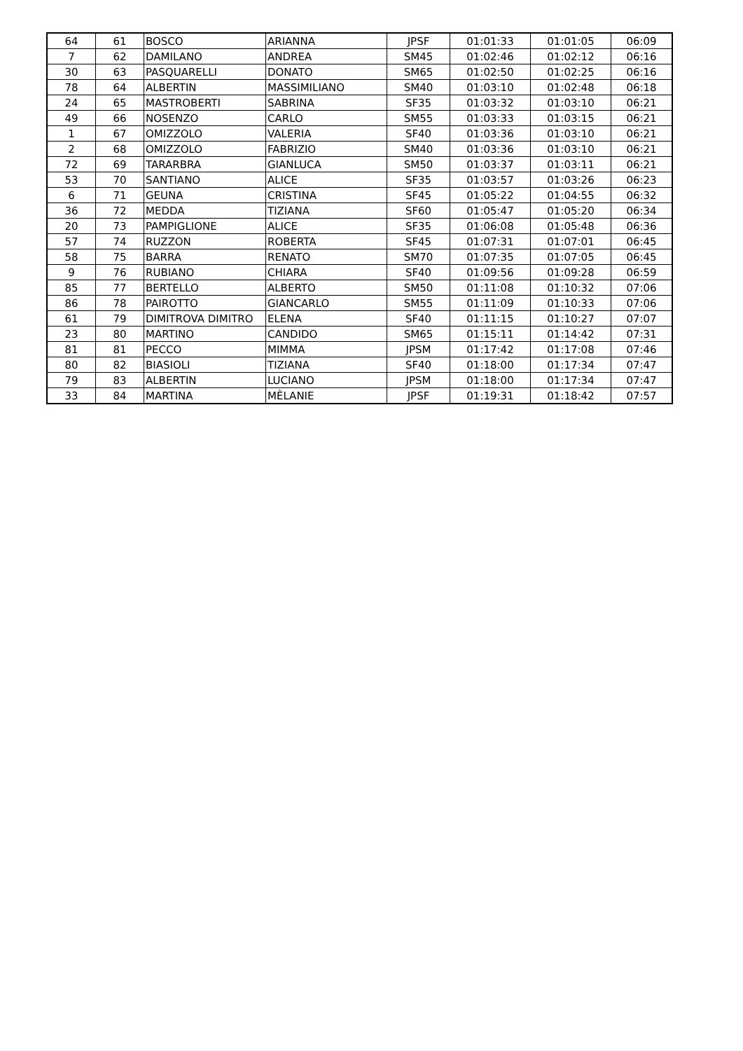| 64 | 61 | BOSCO | ARIANNA | JPSF | 01:01:33 | 01:01:05 | 06:09 |
| 7 | 62 | DAMILANO | ANDREA | SM45 | 01:02:46 | 01:02:12 | 06:16 |
| 30 | 63 | PASQUARELLI | DONATO | SM65 | 01:02:50 | 01:02:25 | 06:16 |
| 78 | 64 | ALBERTIN | MASSIMILIANO | SM40 | 01:03:10 | 01:02:48 | 06:18 |
| 24 | 65 | MASTROBERTI | SABRINA | SF35 | 01:03:32 | 01:03:10 | 06:21 |
| 49 | 66 | NOSENZO | CARLO | SM55 | 01:03:33 | 01:03:15 | 06:21 |
| 1 | 67 | OMIZZOLO | VALERIA | SF40 | 01:03:36 | 01:03:10 | 06:21 |
| 2 | 68 | OMIZZOLO | FABRIZIO | SM40 | 01:03:36 | 01:03:10 | 06:21 |
| 72 | 69 | TARARBRA | GIANLUCA | SM50 | 01:03:37 | 01:03:11 | 06:21 |
| 53 | 70 | SANTIANO | ALICE | SF35 | 01:03:57 | 01:03:26 | 06:23 |
| 6 | 71 | GEUNA | CRISTINA | SF45 | 01:05:22 | 01:04:55 | 06:32 |
| 36 | 72 | MEDDA | TIZIANA | SF60 | 01:05:47 | 01:05:20 | 06:34 |
| 20 | 73 | PAMPIGLIONE | ALICE | SF35 | 01:06:08 | 01:05:48 | 06:36 |
| 57 | 74 | RUZZON | ROBERTA | SF45 | 01:07:31 | 01:07:01 | 06:45 |
| 58 | 75 | BARRA | RENATO | SM70 | 01:07:35 | 01:07:05 | 06:45 |
| 9 | 76 | RUBIANO | CHIARA | SF40 | 01:09:56 | 01:09:28 | 06:59 |
| 85 | 77 | BERTELLO | ALBERTO | SM50 | 01:11:08 | 01:10:32 | 07:06 |
| 86 | 78 | PAIROTTO | GIANCARLO | SM55 | 01:11:09 | 01:10:33 | 07:06 |
| 61 | 79 | DIMITROVA DIMITRO | ELENA | SF40 | 01:11:15 | 01:10:27 | 07:07 |
| 23 | 80 | MARTINO | CANDIDO | SM65 | 01:15:11 | 01:14:42 | 07:31 |
| 81 | 81 | PECCO | MIMMA | JPSM | 01:17:42 | 01:17:08 | 07:46 |
| 80 | 82 | BIASIOLI | TIZIANA | SF40 | 01:18:00 | 01:17:34 | 07:47 |
| 79 | 83 | ALBERTIN | LUCIANO | JPSM | 01:18:00 | 01:17:34 | 07:47 |
| 33 | 84 | MARTINA | MÈLANIE | JPSF | 01:19:31 | 01:18:42 | 07:57 |